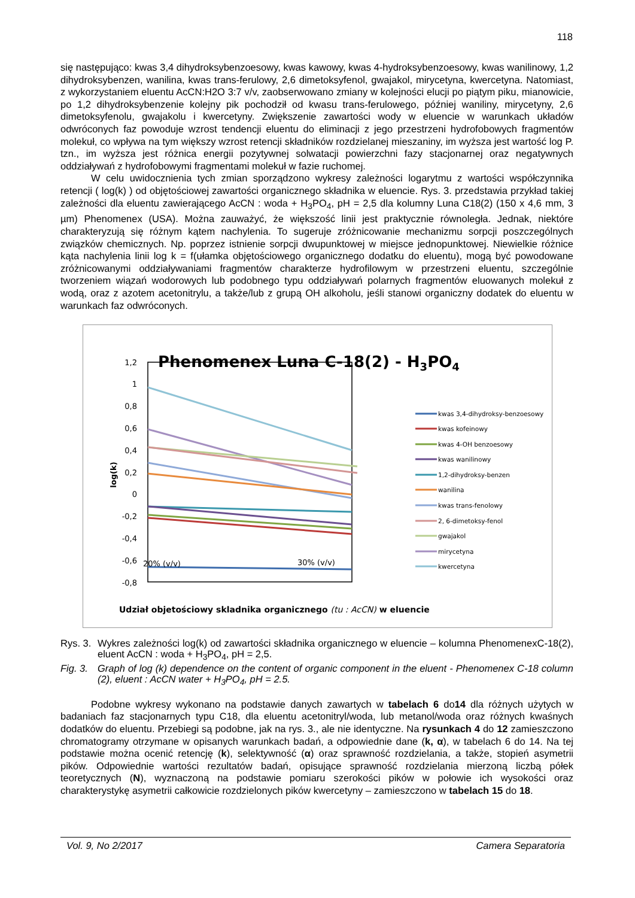118
się następująco: kwas 3,4 dihydroksybenzoesowy, kwas kawowy, kwas 4-hydroksybenzoesowy, kwas wanilinowy, 1,2 dihydroksybenzen, wanilina, kwas trans-ferulowy, 2,6 dimetoksyfenol, gwajakol, mirycetyna, kwercetyna. Natomiast, z wykorzystaniem eluentu AcCN:H2O 3:7 v/v, zaobserwowano zmiany w kolejności elucji po piątym piku, mianowicie, po 1,2 dihydroksybenzenie kolejny pik pochodził od kwasu trans-ferulowego, później waniliny, mirycetyny, 2,6 dimetoksyfenolu, gwajakolu i kwercetyny. Zwiększenie zawartości wody w eluencie w warunkach układów odwróconych faz powoduje wzrost tendencji eluentu do eliminacji z jego przestrzeni hydrofobowych fragmentów molekuł, co wpływa na tym większy wzrost retencji składników rozdzielanej mieszaniny, im wyższa jest wartość log P. tzn., im wyższa jest różnica energii pozytywnej solwatacji powierzchni fazy stacjonarnej oraz negatywnych oddziaływań z hydrofobowymi fragmentami molekuł w fazie ruchomej.
W celu uwidocznienia tych zmian sporządzono wykresy zależności logarytmu z wartości współczynnika retencji ( log(k) ) od objętościowej zawartości organicznego składnika w eluencie. Rys. 3. przedstawia przykład takiej zależności dla eluentu zawierającego AcCN : woda + H<sub>3</sub>PO<sub>4</sub>, pH = 2,5 dla kolumny Luna C18(2) (150 x 4,6 mm, 3 µm) Phenomenex (USA). Można zauważyć, że większość linii jest praktycznie równoległa. Jednak, niektóre charakteryzują się różnym kątem nachylenia. To sugeruje zróżnicowanie mechanizmu sorpcji poszczególnych związków chemicznych. Np. poprzez istnienie sorpcji dwupunktowej w miejsce jednopunktowej. Niewielkie różnice kąta nachylenia linii log k = f(ułamka objętościowego organicznego dodatku do eluentu), mogą być powodowane zróżnicowanymi oddziaływaniami fragmentów charakterze hydrofilowym w przestrzeni eluentu, szczególnie tworzeniem wiązań wodorowych lub podobnego typu oddziaływań polarnych fragmentów eluowanych molekuł z wodą, oraz z azotem acetonitrylu, a także/lub z grupą OH alkoholu, jeśli stanowi organiczny dodatek do eluentu w warunkach faz odwróconych.
Phenomenex Luna C-18(2) - H3PO4
1,2
1
0,8
0,6
0,4
0,2
0
-0,2
-0,4
-0,6
-0,8
log(k)
20% (v/v)
30% (v/v)
kwas 3,4-dihydroksy-benzoesowy
kwas kofeinowy
kwas 4-OH benzoesowy
kwas wanilinowy
1,2-dihydroksy-benzen
wanilina
kwas trans-fenolowy
2, 6-dimetoksy-fenol
gwajakol
mirycetyna
kwercetyna
Udział objetościowy skladnika organicznego (tu : AcCN) w eluencie
Rys. 3. Wykres zależności log(k) od zawartości składnika organicznego w eluencie – kolumna PhenomenexC-18(2), eluent AcCN : woda + H<sub>3</sub>PO<sub>4</sub>, pH = 2,5.
Fig. 3. Graph of log (k) dependence on the content of organic component in the eluent - Phenomenex C-18 column (2), eluent : AcCN water + H<sub>3</sub>PO<sub>4</sub>, pH = 2.5.
Podobne wykresy wykonano na podstawie danych zawartych w tabelach 6 do14 dla różnych użytych w badaniach faz stacjonarnych typu C18, dla eluentu acetonitryl/woda, lub metanol/woda oraz różnych kwaśnych dodatków do eluentu. Przebiegi są podobne, jak na rys. 3., ale nie identyczne. Na rysunkach 4 do 12 zamieszczono chromatogramy otrzymane w opisanych warunkach badań, a odpowiednie dane (k, α), w tabelach 6 do 14. Na tej podstawie można ocenić retencję (k), selektywność (α) oraz sprawność rozdzielania, a także, stopień asymetrii pików. Odpowiednie wartości rezultatów badań, opisujące sprawność rozdzielania mierzoną liczbą półek teoretycznych (N), wyznaczoną na podstawie pomiaru szerokości pików w połowie ich wysokości oraz charakterystykę asymetrii całkowicie rozdzielonych pików kwercetyny – zamieszczono w tabelach 15 do 18.
Vol. 9, No 2/2017 Camera Separatoria